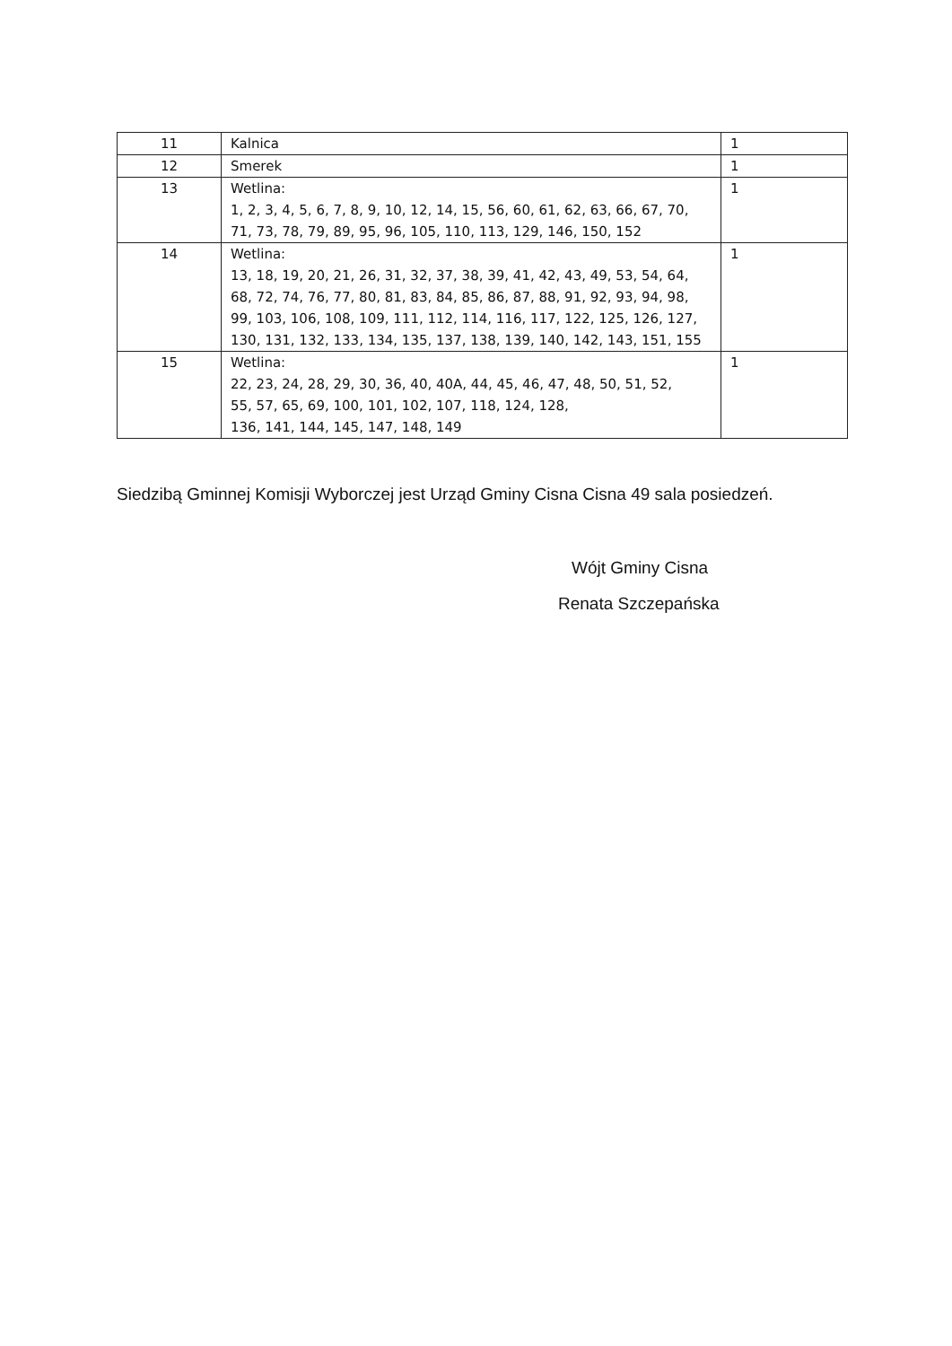| 11 | Kalnica | 1 |
| 12 | Smerek | 1 |
| 13 | Wetlina: 1, 2, 3, 4, 5, 6, 7, 8, 9, 10, 12, 14, 15, 56, 60, 61, 62, 63, 66, 67, 70, 71, 73, 78, 79, 89, 95, 96, 105, 110, 113, 129, 146, 150, 152 | 1 |
| 14 | Wetlina: 13, 18, 19, 20, 21, 26, 31, 32, 37, 38, 39, 41, 42, 43, 49, 53, 54, 64, 68, 72, 74, 76, 77, 80, 81, 83, 84, 85, 86, 87, 88, 91, 92, 93, 94, 98, 99, 103, 106, 108, 109, 111, 112, 114, 116, 117, 122, 125, 126, 127, 130, 131, 132, 133, 134, 135, 137, 138, 139, 140, 142, 143, 151, 155 | 1 |
| 15 | Wetlina: 22, 23, 24, 28, 29, 30, 36, 40, 40A, 44, 45, 46, 47, 48, 50, 51, 52, 55, 57, 65, 69, 100, 101, 102, 107, 118, 124, 128, 136, 141, 144, 145, 147, 148, 149 | 1 |
Siedzibą Gminnej Komisji Wyborczej jest Urząd Gminy Cisna Cisna 49 sala posiedzeń.
Wójt Gminy Cisna
Renata Szczepańska